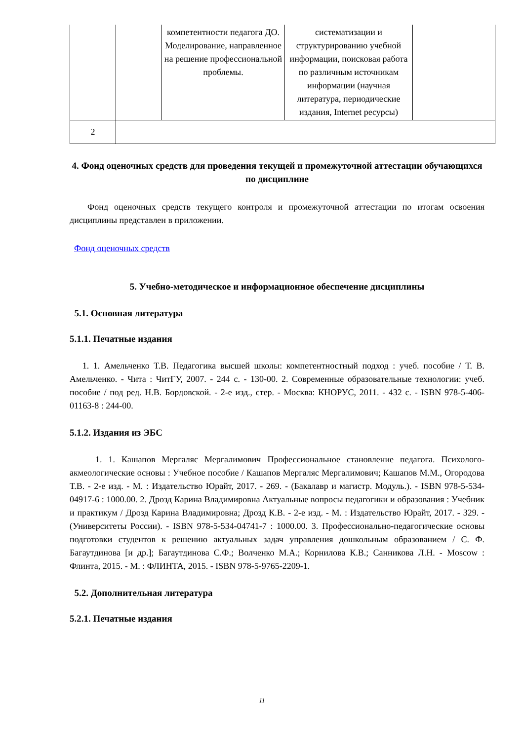| | | компетентности педагога ДО. Моделирование, направленное на решение профессиональной проблемы. | систематизации и структурированию учебной информации, поисковая работа по различным источникам информации (научная литература, периодические издания, Internet ресурсы) | |
| 2 | | | | |
4. Фонд оценочных средств для проведения текущей и промежуточной аттестации обучающихся по дисциплине
Фонд оценочных средств текущего контроля и промежуточной аттестации по итогам освоения дисциплины представлен в приложении.
Фонд оценочных средств
5. Учебно-методическое и информационное обеспечение дисциплины
5.1. Основная литература
5.1.1. Печатные издания
1. 1. Амельченко Т.В. Педагогика высшей школы: компетентностный подход : учеб. пособие / Т. В. Амельченко. - Чита : ЧитГУ, 2007. - 244 с. - 130-00. 2. Современные образовательные технологии: учеб. пособие / под ред. Н.В. Бордовской. - 2-е изд., стер. - Москва: КНОРУС, 2011. - 432 с. - ISBN 978-5-406-01163-8 : 244-00.
5.1.2. Издания из ЭБС
1. 1. Кашапов Мергаляс Мергалимович Профессиональное становление педагога. Психолого-акмеологические основы : Учебное пособие / Кашапов Мергаляс Мергалимович; Кашапов М.М., Огородова Т.В. - 2-е изд. - М. : Издательство Юрайт, 2017. - 269. - (Бакалавр и магистр. Модуль.). - ISBN 978-5-534-04917-6 : 1000.00. 2. Дрозд Карина Владимировна Актуальные вопросы педагогики и образования : Учебник и практикум / Дрозд Карина Владимировна; Дрозд К.В. - 2-е изд. - М. : Издательство Юрайт, 2017. - 329. - (Университеты России). - ISBN 978-5-534-04741-7 : 1000.00. 3. Профессионально-педагогические основы подготовки студентов к решению актуальных задач управления дошкольным образованием / С. Ф. Багаутдинова [и др.]; Багаутдинова С.Ф.; Волченко М.А.; Корнилова К.В.; Санникова Л.Н. - Moscow : Флинта, 2015. - М. : ФЛИНТА, 2015. - ISBN 978-5-9765-2209-1.
5.2. Дополнительная литература
5.2.1. Печатные издания
11